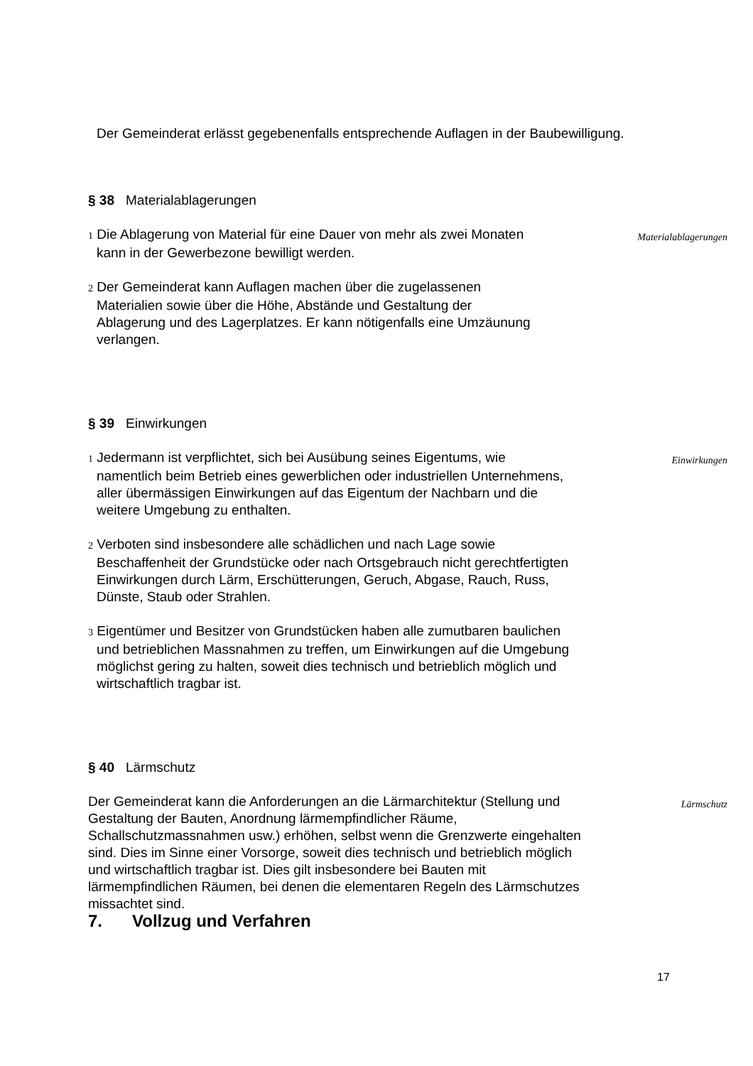Der Gemeinderat erlässt gegebenenfalls entsprechende Auflagen in der Baubewilligung.
§ 38 Materialablagerungen
1 Die Ablagerung von Material für eine Dauer von mehr als zwei Monaten kann in der Gewerbezone bewilligt werden.
2 Der Gemeinderat kann Auflagen machen über die zugelassenen Materialien sowie über die Höhe, Abstände und Gestaltung der Ablagerung und des Lagerplatzes. Er kann nötigenfalls eine Umzäunung verlangen.
Materialablagerungen
§ 39 Einwirkungen
1 Jedermann ist verpflichtet, sich bei Ausübung seines Eigentums, wie namentlich beim Betrieb eines gewerblichen oder industriellen Unternehmens, aller übermässigen Einwirkungen auf das Eigentum der Nachbarn und die weitere Umgebung zu enthalten.
2 Verboten sind insbesondere alle schädlichen und nach Lage sowie Beschaffenheit der Grundstücke oder nach Ortsgebrauch nicht gerechtfertigten Einwirkungen durch Lärm, Erschütterungen, Geruch, Abgase, Rauch, Russ, Dünste, Staub oder Strahlen.
3 Eigentümer und Besitzer von Grundstücken haben alle zumutbaren baulichen und betrieblichen Massnahmen zu treffen, um Einwirkungen auf die Umgebung möglichst gering zu halten, soweit dies technisch und betrieblich möglich und wirtschaftlich tragbar ist.
Einwirkungen
§ 40 Lärmschutz
Der Gemeinderat kann die Anforderungen an die Lärmarchitektur (Stellung und Gestaltung der Bauten, Anordnung lärmempfindlicher Räume, Schallschutzmassnahmen usw.) erhöhen, selbst wenn die Grenzwerte eingehalten sind. Dies im Sinne einer Vorsorge, soweit dies technisch und betrieblich möglich und wirtschaftlich tragbar ist. Dies gilt insbesondere bei Bauten mit lärmempfindlichen Räumen, bei denen die elementaren Regeln des Lärmschutzes missachtet sind.
Lärmschutz
7. Vollzug und Verfahren
17